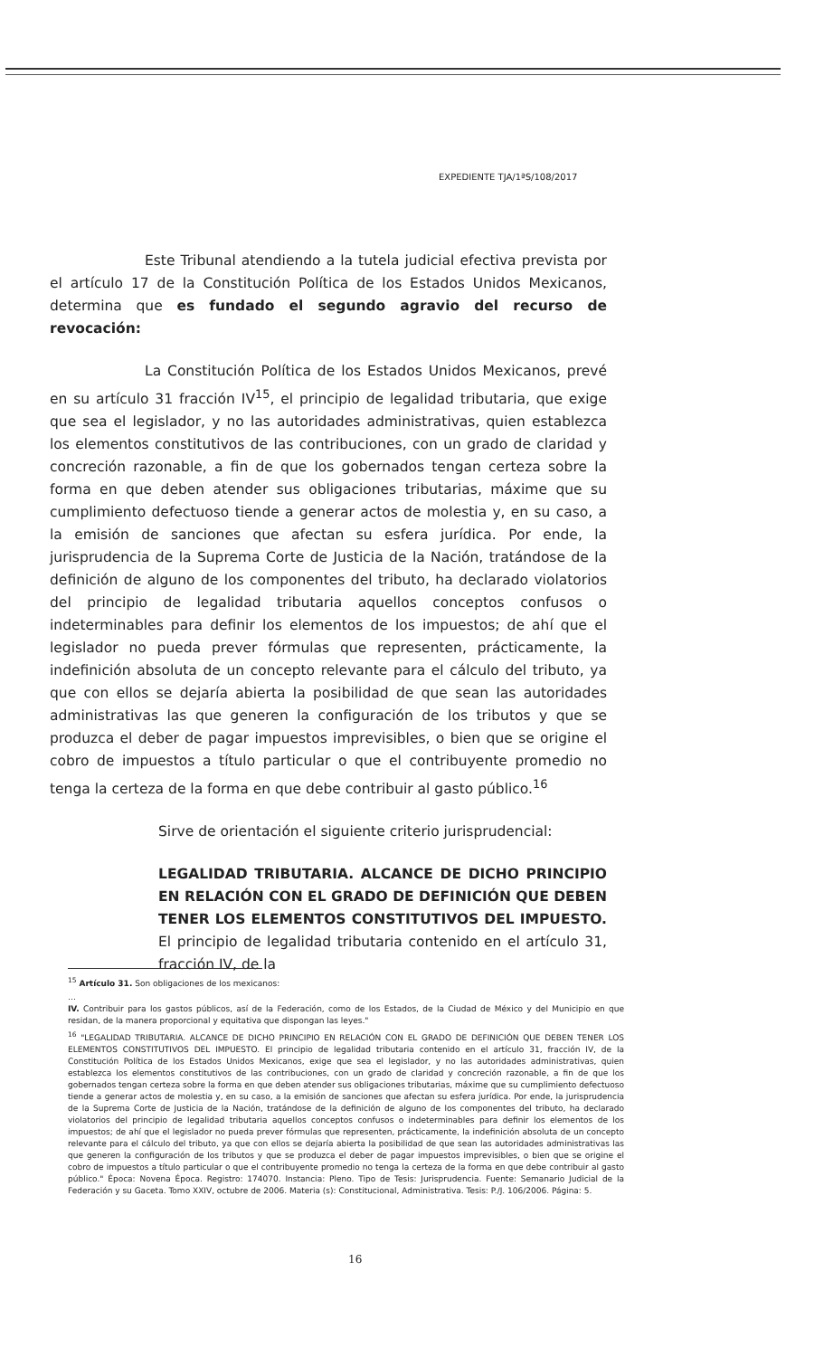EXPEDIENTE TJA/1ªS/108/2017
Este Tribunal atendiendo a la tutela judicial efectiva prevista por el artículo 17 de la Constitución Política de los Estados Unidos Mexicanos, determina que es fundado el segundo agravio del recurso de revocación:
La Constitución Política de los Estados Unidos Mexicanos, prevé en su artículo 31 fracción IV<sup>15</sup>, el principio de legalidad tributaria, que exige que sea el legislador, y no las autoridades administrativas, quien establezca los elementos constitutivos de las contribuciones, con un grado de claridad y concreción razonable, a fin de que los gobernados tengan certeza sobre la forma en que deben atender sus obligaciones tributarias, máxime que su cumplimiento defectuoso tiende a generar actos de molestia y, en su caso, a la emisión de sanciones que afectan su esfera jurídica. Por ende, la jurisprudencia de la Suprema Corte de Justicia de la Nación, tratándose de la definición de alguno de los componentes del tributo, ha declarado violatorios del principio de legalidad tributaria aquellos conceptos confusos o indeterminables para definir los elementos de los impuestos; de ahí que el legislador no pueda prever fórmulas que representen, prácticamente, la indefinición absoluta de un concepto relevante para el cálculo del tributo, ya que con ellos se dejaría abierta la posibilidad de que sean las autoridades administrativas las que generen la configuración de los tributos y que se produzca el deber de pagar impuestos imprevisibles, o bien que se origine el cobro de impuestos a título particular o que el contribuyente promedio no tenga la certeza de la forma en que debe contribuir al gasto público.<sup>16</sup>
Sirve de orientación el siguiente criterio jurisprudencial:
LEGALIDAD TRIBUTARIA. ALCANCE DE DICHO PRINCIPIO EN RELACIÓN CON EL GRADO DE DEFINICIÓN QUE DEBEN TENER LOS ELEMENTOS CONSTITUTIVOS DEL IMPUESTO. El principio de legalidad tributaria contenido en el artículo 31, fracción IV, de la
<sup>15</sup> Artículo 31. Son obligaciones de los mexicanos:
…
IV. Contribuir para los gastos públicos, así de la Federación, como de los Estados, de la Ciudad de México y del Municipio en que residan, de la manera proporcional y equitativa que dispongan las leyes."
<sup>16</sup> "LEGALIDAD TRIBUTARIA. ALCANCE DE DICHO PRINCIPIO EN RELACIÓN CON EL GRADO DE DEFINICIÓN QUE DEBEN TENER LOS ELEMENTOS CONSTITUTIVOS DEL IMPUESTO. El principio de legalidad tributaria contenido en el artículo 31, fracción IV, de la Constitución Política de los Estados Unidos Mexicanos, exige que sea el legislador, y no las autoridades administrativas, quien establezca los elementos constitutivos de las contribuciones, con un grado de claridad y concreción razonable, a fin de que los gobernados tengan certeza sobre la forma en que deben atender sus obligaciones tributarias, máxime que su cumplimiento defectuoso tiende a generar actos de molestia y, en su caso, a la emisión de sanciones que afectan su esfera jurídica. Por ende, la jurisprudencia de la Suprema Corte de Justicia de la Nación, tratándose de la definición de alguno de los componentes del tributo, ha declarado violatorios del principio de legalidad tributaria aquellos conceptos confusos o indeterminables para definir los elementos de los impuestos; de ahí que el legislador no pueda prever fórmulas que representen, prácticamente, la indefinición absoluta de un concepto relevante para el cálculo del tributo, ya que con ellos se dejaría abierta la posibilidad de que sean las autoridades administrativas las que generen la configuración de los tributos y que se produzca el deber de pagar impuestos imprevisibles, o bien que se origine el cobro de impuestos a título particular o que el contribuyente promedio no tenga la certeza de la forma en que debe contribuir al gasto público." Época: Novena Época. Registro: 174070. Instancia: Pleno. Tipo de Tesis: Jurisprudencia. Fuente: Semanario Judicial de la Federación y su Gaceta. Tomo XXIV, octubre de 2006. Materia (s): Constitucional, Administrativa. Tesis: P./J. 106/2006. Página: 5.
16